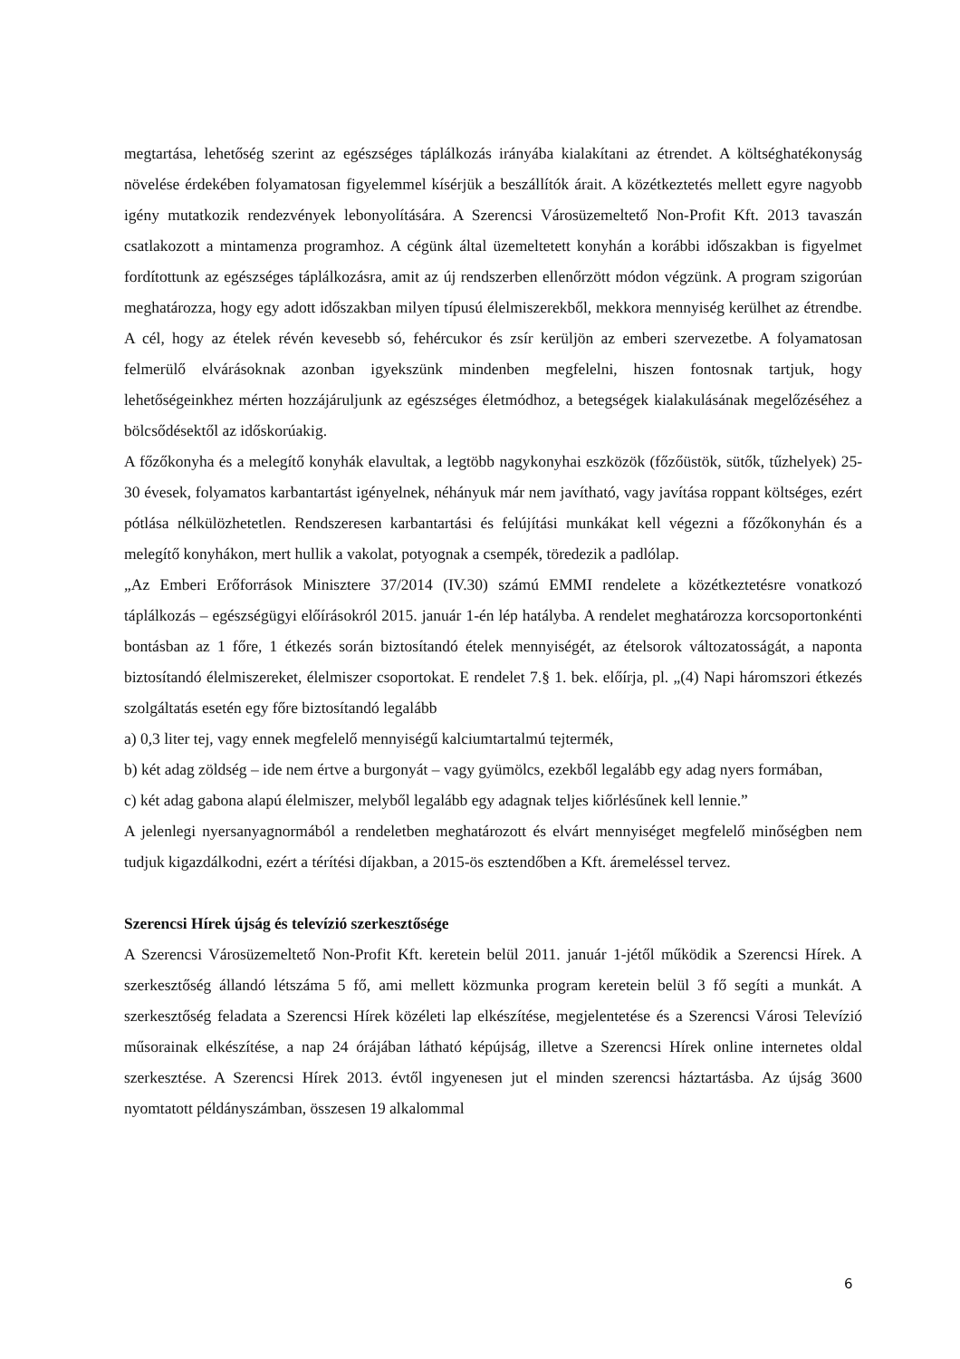megtartása, lehetőség szerint az egészséges táplálkozás irányába kialakítani az étrendet. A költséghatékonyság növelése érdekében folyamatosan figyelemmel kísérjük a beszállítók árait. A közétkeztetés mellett egyre nagyobb igény mutatkozik rendezvények lebonyolítására. A Szerencsi Városüzemeltető Non-Profit Kft. 2013 tavaszán csatlakozott a mintamenza programhoz. A cégünk által üzemeltetett konyhán a korábbi időszakban is figyelmet fordítottunk az egészséges táplálkozásra, amit az új rendszerben ellenőrzött módon végzünk. A program szigorúan meghatározza, hogy egy adott időszakban milyen típusú élelmiszerekből, mekkora mennyiség kerülhet az étrendbe. A cél, hogy az ételek révén kevesebb só, fehércukor és zsír kerüljön az emberi szervezetbe. A folyamatosan felmerülő elvárásoknak azonban igyekszünk mindenben megfelelni, hiszen fontosnak tartjuk, hogy lehetőségeinkhez mérten hozzájáruljunk az egészséges életmódhoz, a betegségek kialakulásának megelőzéséhez a bölcsődésektől az időskorúakig.
A főzőkonyha és a melegítő konyhák elavultak, a legtöbb nagykonyhai eszközök (főzőüstök, sütők, tűzhelyek) 25-30 évesek, folyamatos karbantartást igényelnek, néhányuk már nem javítható, vagy javítása roppant költséges, ezért pótlása nélkülözhetetlen. Rendszeresen karbantartási és felújítási munkákat kell végezni a főzőkonyhán és a melegítő konyhákon, mert hullik a vakolat, potyognak a csempék, töredezik a padlólap.
„Az Emberi Erőforrások Minisztere 37/2014 (IV.30) számú EMMI rendelete a közétkeztetésre vonatkozó táplálkozás – egészségügyi előírásokról 2015. január 1-én lép hatályba. A rendelet meghatározza korcsoportonkénti bontásban az 1 főre, 1 étkezés során biztosítandó ételek mennyiségét, az ételsorok változatosságát, a naponta biztosítandó élelmiszereket, élelmiszer csoportokat. E rendelet 7.§ 1. bek. előírja, pl. „(4) Napi háromszori étkezés szolgáltatás esetén egy főre biztosítandó legalább
a) 0,3 liter tej, vagy ennek megfelelő mennyiségű kalciumtartalmú tejtermék,
b) két adag zöldség – ide nem értve a burgonyát – vagy gyümölcs, ezekből legalább egy adag nyers formában,
c) két adag gabona alapú élelmiszer, melyből legalább egy adagnak teljes kiőrlésűnek kell lennie.”
A jelenlegi nyersanyagnormából a rendeletben meghatározott és elvárt mennyiséget megfelelő minőségben nem tudjuk kigazdálkodni, ezért a térítési díjakban, a 2015-ös esztendőben a Kft. áremeléssel tervez.
Szerencsi Hírek újság és televízió szerkesztősége
A Szerencsi Városüzemeltető Non-Profit Kft. keretein belül 2011. január 1-jétől működik a Szerencsi Hírek. A szerkesztőség állandó létszáma 5 fő, ami mellett közmunka program keretein belül 3 fő segíti a munkát. A szerkesztőség feladata a Szerencsi Hírek közéleti lap elkészítése, megjelentetése és a Szerencsi Városi Televízió műsorainak elkészítése, a nap 24 órájában látható képújság, illetve a Szerencsi Hírek online internetes oldal szerkesztése. A Szerencsi Hírek 2013. évtől ingyenesen jut el minden szerencsi háztartásba. Az újság 3600 nyomtatott példányszámban, összesen 19 alkalommal
6